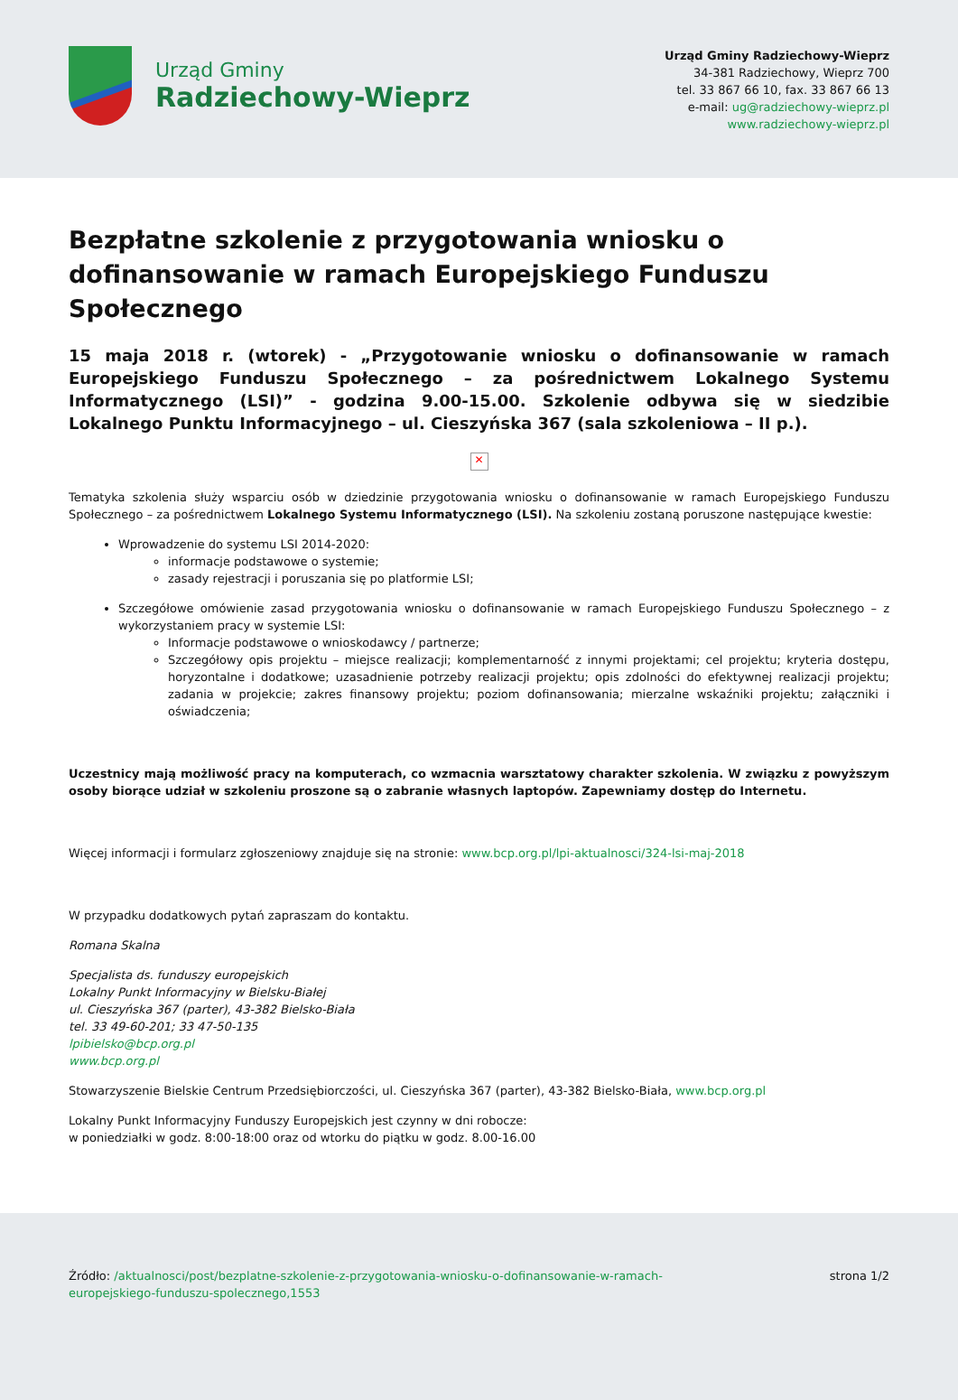Urząd Gminy
Radziechowy-Wieprz
Urząd Gminy Radziechowy-Wieprz
34-381 Radziechowy, Wieprz 700
tel. 33 867 66 10, fax. 33 867 66 13
e-mail: ug@radziechowy-wieprz.pl
www.radziechowy-wieprz.pl
Bezpłatne szkolenie z przygotowania wniosku o dofinansowanie w ramach Europejskiego Funduszu Społecznego
15 maja 2018 r. (wtorek) - „Przygotowanie wniosku o dofinansowanie w ramach Europejskiego Funduszu Społecznego – za pośrednictwem Lokalnego Systemu Informatycznego (LSI)” - godzina 9.00-15.00. Szkolenie odbywa się w siedzibie Lokalnego Punktu Informacyjnego – ul. Cieszyńska 367 (sala szkoleniowa – II p.).
✕
Tematyka szkolenia służy wsparciu osób w dziedzinie przygotowania wniosku o dofinansowanie w ramach Europejskiego Funduszu Społecznego – za pośrednictwem Lokalnego Systemu Informatycznego (LSI). Na szkoleniu zostaną poruszone następujące kwestie:
Wprowadzenie do systemu LSI 2014-2020:
informacje podstawowe o systemie;
zasady rejestracji i poruszania się po platformie LSI;
Szczegółowe omówienie zasad przygotowania wniosku o dofinansowanie w ramach Europejskiego Funduszu Społecznego – z wykorzystaniem pracy w systemie LSI:
Informacje podstawowe o wnioskodawcy / partnerze;
Szczegółowy opis projektu – miejsce realizacji; komplementarność z innymi projektami; cel projektu; kryteria dostępu, horyzontalne i dodatkowe; uzasadnienie potrzeby realizacji projektu; opis zdolności do efektywnej realizacji projektu; zadania w projekcie; zakres finansowy projektu; poziom dofinansowania; mierzalne wskaźniki projektu; załączniki i oświadczenia;
Uczestnicy mają możliwość pracy na komputerach, co wzmacnia warsztatowy charakter szkolenia. W związku z powyższym osoby biorące udział w szkoleniu proszone są o zabranie własnych laptopów. Zapewniamy dostęp do Internetu.
Więcej informacji i formularz zgłoszeniowy znajduje się na stronie: www.bcp.org.pl/lpi-aktualnosci/324-lsi-maj-2018
W przypadku dodatkowych pytań zapraszam do kontaktu.
Romana Skalna
Specjalista ds. funduszy europejskich
Lokalny Punkt Informacyjny w Bielsku-Białej
ul. Cieszyńska 367 (parter), 43-382 Bielsko-Biała
tel. 33 49-60-201; 33 47-50-135
lpibielsko@bcp.org.pl
www.bcp.org.pl
Stowarzyszenie Bielskie Centrum Przedsiębiorczości, ul. Cieszyńska 367 (parter), 43-382 Bielsko-Biała, www.bcp.org.pl
Lokalny Punkt Informacyjny Funduszy Europejskich jest czynny w dni robocze:
w poniedziałki w godz. 8:00-18:00 oraz od wtorku do piątku w godz. 8.00-16.00
Źródło: /aktualnosci/post/bezplatne-szkolenie-z-przygotowania-wniosku-o-dofinansowanie-w-ramach-
europejskiego-funduszu-spolecznego,1553
strona 1/2